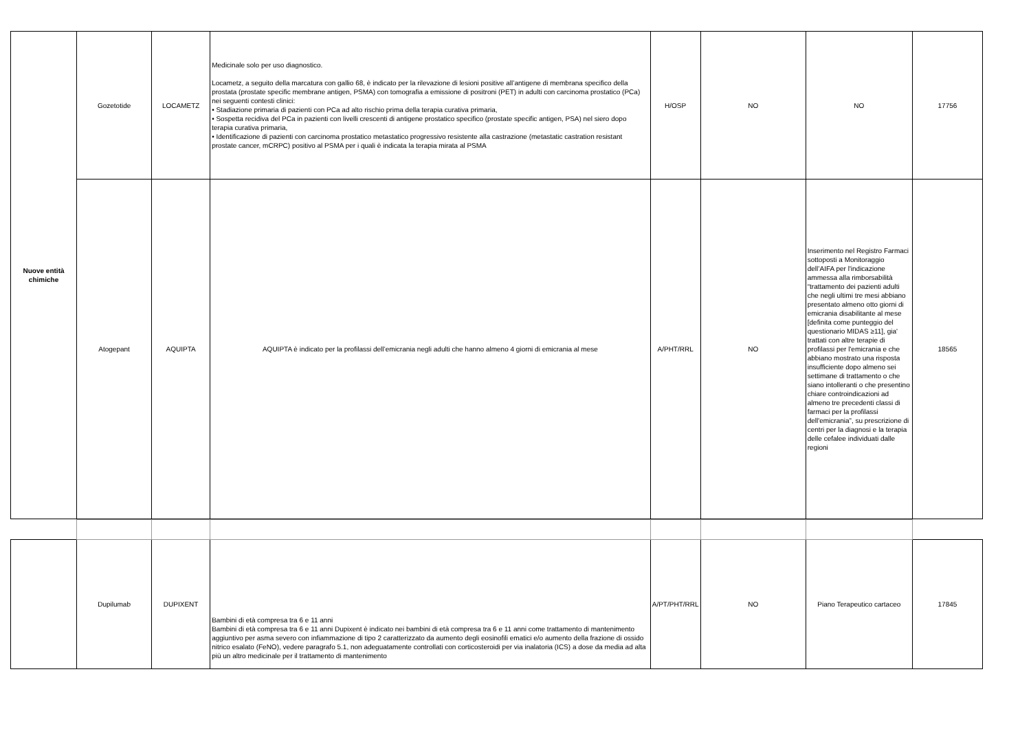| Nuove entità chimiche | Gozetotide | LOCAMETZ | Medicinale solo per uso diagnostico. Locametz, a seguito della marcatura con gallio 68, è indicato per la rilevazione di lesioni positive all’antigene di membrana specifico della prostata (prostate specific membrane antigen, PSMA) con tomografia a emissione di positroni (PET) in adulti con carcinoma prostatico (PCa) nei seguenti contesti clinici: • Stadiazione primaria di pazienti con PCa ad alto rischio prima della terapia curativa primaria, • Sospetta recidiva del PCa in pazienti con livelli crescenti di antigene prostatico specifico (prostate specific antigen, PSA) nel siero dopo terapia curativa primaria, • Identificazione di pazienti con carcinoma prostatico metastatico progressivo resistente alla castrazione (metastatic castration resistant prostate cancer, mCRPC) positivo al PSMA per i quali è indicata la terapia mirata al PSMA | H/OSP | NO | NO | 17756 |
| | Atogepant | AQUIPTA | AQUIPTA è indicato per la profilassi dell’emicrania negli adulti che hanno almeno 4 giorni di emicrania al mese | A/PHT/RRL | NO | Inserimento nel Registro Farmaci sottoposti a Monitoraggio dell’AIFA per l'indicazione ammessa alla rimborsabilità “trattamento dei pazienti adulti che negli ultimi tre mesi abbiano presentato almeno otto giorni di emicrania disabilitante al mese [definita come punteggio del questionario MIDAS ≥11], gia' trattati con altre terapie di profilassi per l'emicrania e che abbiano mostrato una risposta insufficiente dopo almeno sei settimane di trattamento o che siano intolleranti o che presentino chiare controindicazioni ad almeno tre precedenti classi di farmaci per la profilassi dell'emicrania”, su prescrizione di centri per la diagnosi e la terapia delle cefalee individuati dalle regioni | 18565 |
| | Dupilumab | DUPIXENT | Bambini di età compresa tra 6 e 11 anni Bambini di età compresa tra 6 e 11 anni Dupixent è indicato nei bambini di età compresa tra 6 e 11 anni come trattamento di mantenimento aggiuntivo per asma severo con infiammazione di tipo 2 caratterizzato da aumento degli eosinofili ematici e/o aumento della frazione di ossido nitrico esalato (FeNO), vedere paragrafo 5.1, non adeguatamente controllati con corticosteroidi per via inalatoria (ICS) a dose da media ad alta più un altro medicinale per il trattamento di mantenimento | A/PT/PHT/RRL | NO | Piano Terapeutico cartaceo | 17845 |